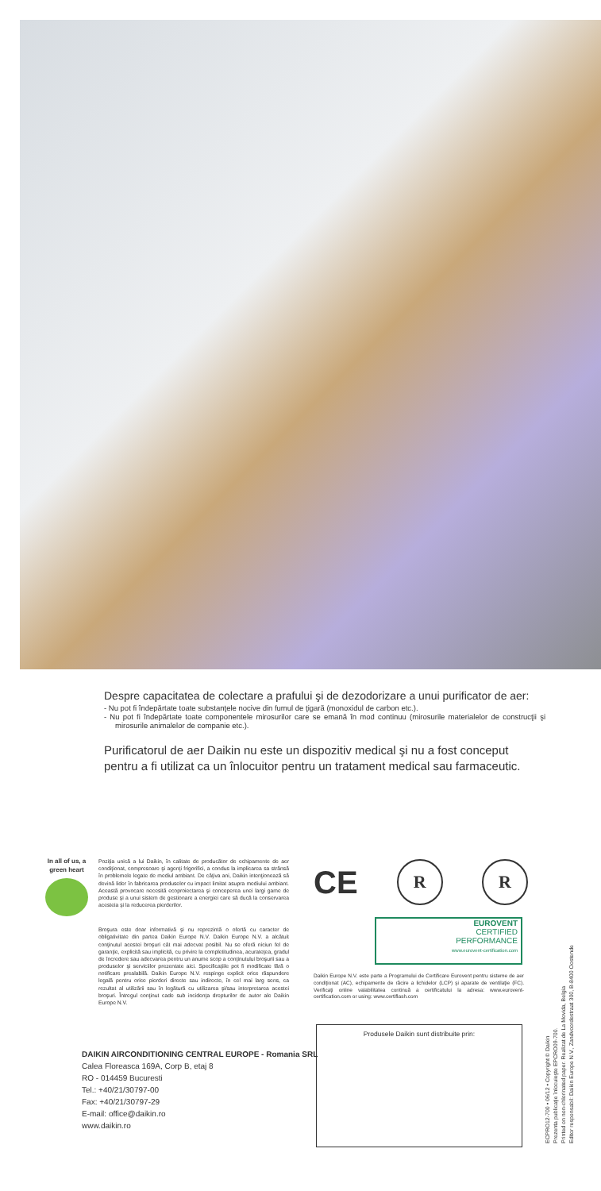Despre capacitatea de colectare a prafului şi de dezodorizare a unui purificator de aer:
- Nu pot fi îndepărtate toate substanţele nocive din fumul de ţigară (monoxidul de carbon etc.).
- Nu pot fi îndepărtate toate componentele mirosurilor care se emană în mod continuu (mirosurile materialelor de construcţii şi mirosurile animalelor de companie etc.).
Purificatorul de aer Daikin nu este un dispozitiv medical şi nu a fost conceput pentru a fi utilizat ca un înlocuitor pentru un tratament medical sau farmaceutic.
In all of us, a green heart
Poziţia unică a lui Daikin, în calitate de producător de echipamente de aer condiţionat, compresoare şi agenţi frigorifici, a condus la implicarea sa strânsă în problemele legate de mediul ambiant. De câţiva ani, Daikin intenţionează să devină lider în fabricarea produselor cu impact limitat asupra mediului ambiant. Această provocare necesită ecoproiectarea şi conceperea unei largi game de produse şi a unui sistem de gestionare a energiei care să ducă la conservarea acesteia şi la reducerea pierderilor.
Broşura este doar informativă şi nu reprezintă o ofertă cu caracter de obligativitate din partea Daikin Europe N.V. Daikin Europe N.V. a alcătuit conţinutul acestei broşuri cât mai adecvat posibil. Nu se oferă niciun fel de garanţie, explicită sau implicită, cu privire la completitudinea, acurateţea, gradul de încredere sau adecvarea pentru un anume scop a conţinutului broşurii sau a produselor şi serviciilor prezentate aici. Specificaţiile pot fi modificate fără o notificare prealabilă. Daikin Europe N.V. respinge explicit orice răspundere legală pentru orice pierderi directe sau indirecte, în cel mai larg sens, ca rezultat al utilizării sau în legătură cu utilizarea şi/sau interpretarea acestei broşuri. Întregul conţinut cade sub incidenţa drepturilor de autor ale Daikin Europe N.V.
DAIKIN AIRCONDITIONING CENTRAL EUROPE - Romania SRL
Calea Floreasca 169A, Corp B, etaj 8
RO - 014459 Bucuresti
Tel.: +40/21/30797-00
Fax: +40/21/30797-29
E-mail: office@daikin.ro
www.daikin.ro
CE
R R
EUROVENT
CERTIFIED
PERFORMANCE
www.eurovent-certification.com
Daikin Europe N.V. este parte a Programului de Certificare Eurovent pentru sisteme de aer condiţionat (AC), echipamente de răcire a lichidelor (LCP) şi aparate de ventilaţie (FC). Verificaţi online valabilitatea continuă a certificatului la adresa: www.eurovent-certification.com or using: www.certiflash.com
Produsele Daikin sunt distribuite prin:
ECPRO12-700 • 06/12 • Copyright © Daikin
Prezenta publicaţie înlocuieşte EPCRO09-700.
Printed on non-chlorinated paper. Realizat de La Movida, Belgia
Editor responsabil: Daikin Europe N.V., Zandvoordestraat 300, B-8400 Oostende